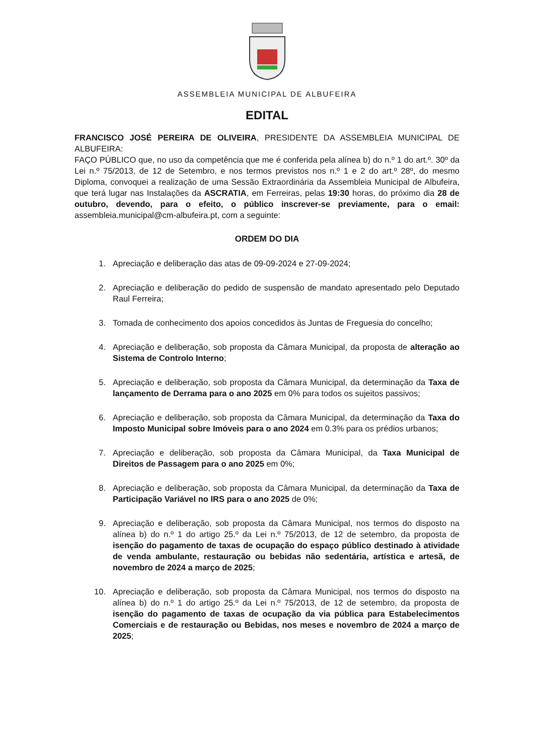ASSEMBLEIA MUNICIPAL DE ALBUFEIRA
EDITAL
FRANCISCO JOSÉ PEREIRA DE OLIVEIRA, PRESIDENTE DA ASSEMBLEIA MUNICIPAL DE ALBUFEIRA:
FAÇO PÚBLICO que, no uso da competência que me é conferida pela alínea b) do n.º 1 do art.º. 30º da Lei n.º 75/2013, de 12 de Setembro, e nos termos previstos nos n.º 1 e 2 do art.º 28º, do mesmo Diploma, convoquei a realização de uma Sessão Extraordinária da Assembleia Municipal de Albufeira, que terá lugar nas Instalações da ASCRATIA, em Ferreiras, pelas 19:30 horas, do próximo dia 28 de outubro, devendo, para o efeito, o público inscrever-se previamente, para o email: assembleia.municipal@cm-albufeira.pt, com a seguinte:
ORDEM DO DIA
1. Apreciação e deliberação das atas de 09-09-2024 e 27-09-2024;
2. Apreciação e deliberação do pedido de suspensão de mandato apresentado pelo Deputado Raul Ferreira;
3. Tomada de conhecimento dos apoios concedidos às Juntas de Freguesia do concelho;
4. Apreciação e deliberação, sob proposta da Câmara Municipal, da proposta de alteração ao Sistema de Controlo Interno;
5. Apreciação e deliberação, sob proposta da Câmara Municipal, da determinação da Taxa de lançamento de Derrama para o ano 2025 em 0% para todos os sujeitos passivos;
6. Apreciação e deliberação, sob proposta da Câmara Municipal, da determinação da Taxa do Imposto Municipal sobre Imóveis para o ano 2024 em 0.3% para os prédios urbanos;
7. Apreciação e deliberação, sob proposta da Câmara Municipal, da Taxa Municipal de Direitos de Passagem para o ano 2025 em 0%;
8. Apreciação e deliberação, sob proposta da Câmara Municipal, da determinação da Taxa de Participação Variável no IRS para o ano 2025 de 0%;
9. Apreciação e deliberação, sob proposta da Câmara Municipal, nos termos do disposto na alínea b) do n.º 1 do artigo 25.º da Lei n.º 75/2013, de 12 de setembro, da proposta de isenção do pagamento de taxas de ocupação do espaço público destinado à atividade de venda ambulante, restauração ou bebidas não sedentária, artística e artesã, de novembro de 2024 a março de 2025;
10. Apreciação e deliberação, sob proposta da Câmara Municipal, nos termos do disposto na alínea b) do n.º 1 do artigo 25.º da Lei n.º 75/2013, de 12 de setembro, da proposta de isenção do pagamento de taxas de ocupação da via pública para Estabelecimentos Comerciais e de restauração ou Bebidas, nos meses e novembro de 2024 a março de 2025;